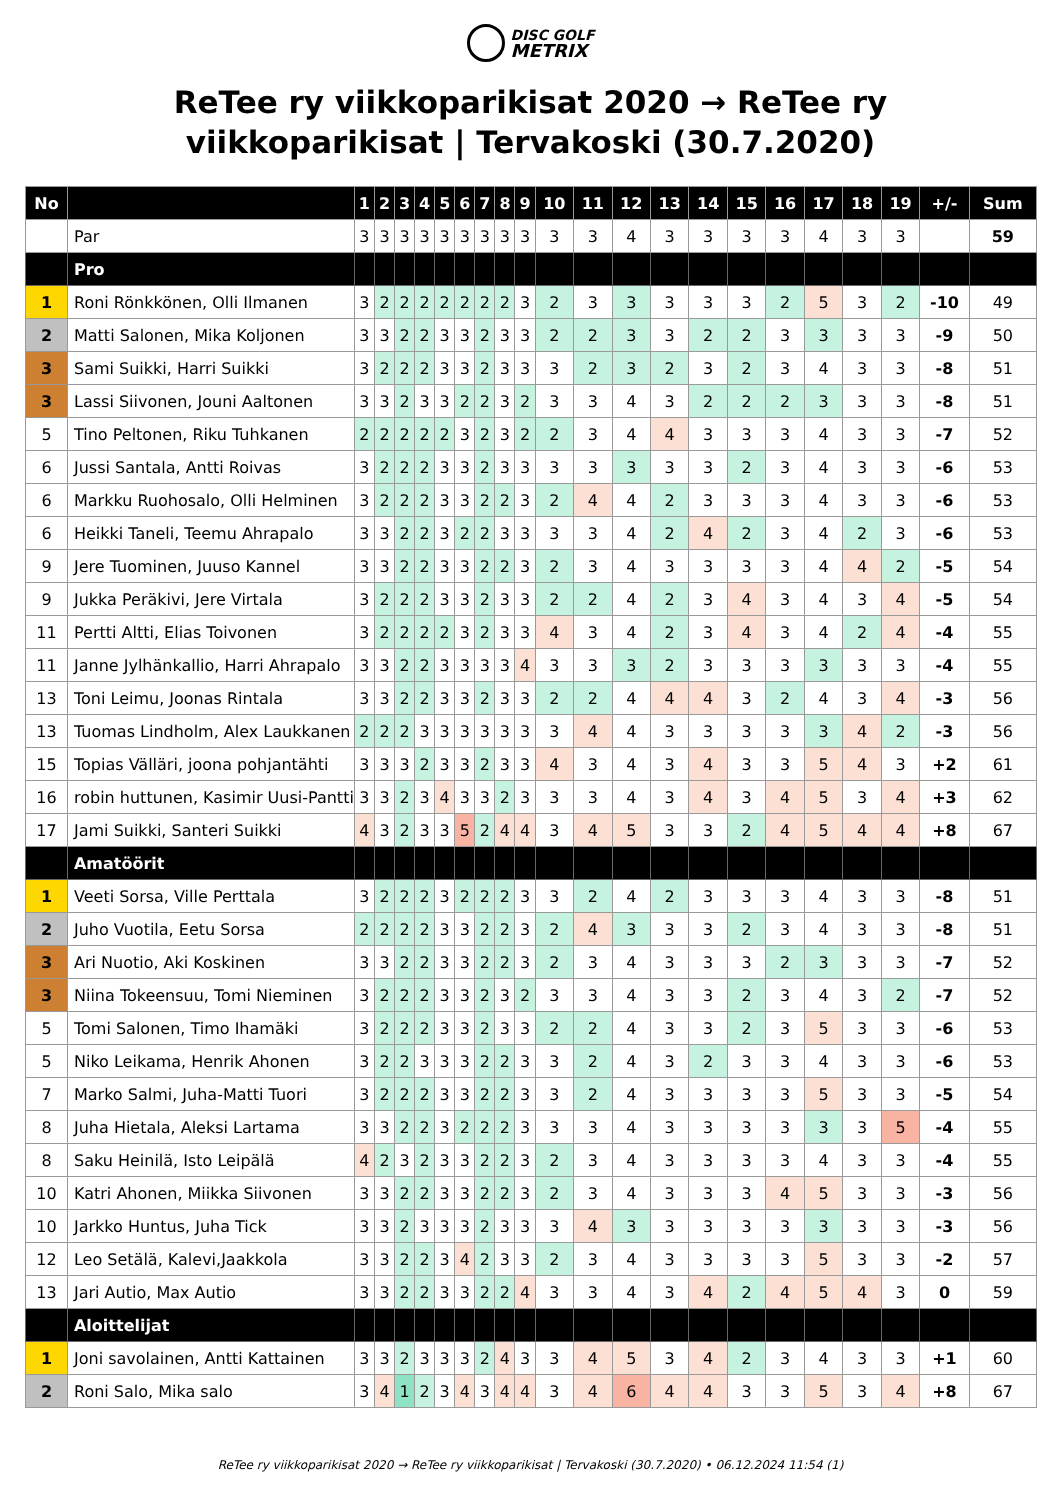DISC GOLF
METRIX
ReTee ry viikkoparikisat 2020 → ReTee ry viikkoparikisat | Tervakoski (30.7.2020)
| No | | 1 | 2 | 3 | 4 | 5 | 6 | 7 | 8 | 9 | 10 | 11 | 12 | 13 | 14 | 15 | 16 | 17 | 18 | 19 | +/- | Sum |
| --- | --- | --- | --- | --- | --- | --- | --- | --- | --- | --- | --- | --- | --- | --- | --- | --- | --- | --- | --- | --- | --- | --- |
| | Par | 3 | 3 | 3 | 3 | 3 | 3 | 3 | 3 | 3 | 3 | 3 | 4 | 3 | 3 | 3 | 3 | 4 | 3 | 3 | | 59 |
| | Pro | | | | | | | | | | | | | | | | | | | | | |
| 1 | Roni Rönkkönen, Olli Ilmanen | 3 | 2 | 2 | 2 | 2 | 2 | 2 | 2 | 3 | 2 | 3 | 3 | 3 | 3 | 3 | 2 | 5 | 3 | 2 | -10 | 49 |
| 2 | Matti Salonen, Mika Koljonen | 3 | 3 | 2 | 2 | 3 | 3 | 2 | 3 | 3 | 2 | 2 | 3 | 3 | 2 | 2 | 3 | 3 | 3 | 3 | -9 | 50 |
| 3 | Sami Suikki, Harri Suikki | 3 | 2 | 2 | 2 | 3 | 3 | 2 | 3 | 3 | 3 | 2 | 3 | 2 | 3 | 2 | 3 | 4 | 3 | 3 | -8 | 51 |
| 3 | Lassi Siivonen, Jouni Aaltonen | 3 | 3 | 2 | 3 | 3 | 2 | 2 | 3 | 2 | 3 | 3 | 4 | 3 | 2 | 2 | 2 | 3 | 3 | 3 | -8 | 51 |
| 5 | Tino Peltonen, Riku Tuhkanen | 2 | 2 | 2 | 2 | 2 | 3 | 2 | 3 | 2 | 2 | 3 | 4 | 4 | 3 | 3 | 3 | 4 | 3 | 3 | -7 | 52 |
| 6 | Jussi Santala, Antti Roivas | 3 | 2 | 2 | 2 | 3 | 3 | 2 | 3 | 3 | 3 | 3 | 3 | 3 | 3 | 2 | 3 | 4 | 3 | 3 | -6 | 53 |
| 6 | Markku Ruohosalo, Olli Helminen | 3 | 2 | 2 | 2 | 3 | 3 | 2 | 2 | 3 | 2 | 4 | 4 | 2 | 3 | 3 | 3 | 4 | 3 | 3 | -6 | 53 |
| 6 | Heikki Taneli, Teemu Ahrapalo | 3 | 3 | 2 | 2 | 3 | 2 | 2 | 3 | 3 | 3 | 3 | 4 | 2 | 4 | 2 | 3 | 4 | 2 | 3 | -6 | 53 |
| 9 | Jere Tuominen, Juuso Kannel | 3 | 3 | 2 | 2 | 3 | 3 | 2 | 2 | 3 | 2 | 3 | 4 | 3 | 3 | 3 | 3 | 4 | 4 | 2 | -5 | 54 |
| 9 | Jukka Peräkivi, Jere Virtala | 3 | 2 | 2 | 2 | 3 | 3 | 2 | 3 | 3 | 2 | 2 | 4 | 2 | 3 | 4 | 3 | 4 | 3 | 4 | -5 | 54 |
| 11 | Pertti Altti, Elias Toivonen | 3 | 2 | 2 | 2 | 2 | 3 | 2 | 3 | 3 | 4 | 3 | 4 | 2 | 3 | 4 | 3 | 4 | 2 | 4 | -4 | 55 |
| 11 | Janne Jylhänkallio, Harri Ahrapalo | 3 | 3 | 2 | 2 | 3 | 3 | 3 | 3 | 4 | 3 | 3 | 3 | 2 | 3 | 3 | 3 | 3 | 3 | 3 | -4 | 55 |
| 13 | Toni Leimu, Joonas Rintala | 3 | 3 | 2 | 2 | 3 | 3 | 2 | 3 | 3 | 2 | 2 | 4 | 4 | 4 | 3 | 2 | 4 | 3 | 4 | -3 | 56 |
| 13 | Tuomas Lindholm, Alex Laukkanen | 2 | 2 | 2 | 3 | 3 | 3 | 3 | 3 | 3 | 3 | 4 | 4 | 3 | 3 | 3 | 3 | 3 | 4 | 2 | -3 | 56 |
| 15 | Topias Välläri, joona pohjantähti | 3 | 3 | 3 | 2 | 3 | 3 | 2 | 3 | 3 | 4 | 3 | 4 | 3 | 4 | 3 | 3 | 5 | 4 | 3 | +2 | 61 |
| 16 | robin huttunen, Kasimir Uusi-Pantti | 3 | 3 | 2 | 3 | 4 | 3 | 3 | 2 | 3 | 3 | 3 | 4 | 3 | 4 | 3 | 4 | 5 | 3 | 4 | +3 | 62 |
| 17 | Jami Suikki, Santeri Suikki | 4 | 3 | 2 | 3 | 3 | 5 | 2 | 4 | 4 | 3 | 4 | 5 | 3 | 3 | 2 | 4 | 5 | 4 | 4 | +8 | 67 |
| | Amatöörit | | | | | | | | | | | | | | | | | | | | | |
| 1 | Veeti Sorsa, Ville Perttala | 3 | 2 | 2 | 2 | 3 | 2 | 2 | 2 | 3 | 3 | 2 | 4 | 2 | 3 | 3 | 3 | 4 | 3 | 3 | -8 | 51 |
| 2 | Juho Vuotila, Eetu Sorsa | 2 | 2 | 2 | 2 | 3 | 3 | 2 | 2 | 3 | 2 | 4 | 3 | 3 | 3 | 2 | 3 | 4 | 3 | 3 | -8 | 51 |
| 3 | Ari Nuotio, Aki Koskinen | 3 | 3 | 2 | 2 | 3 | 3 | 2 | 2 | 3 | 2 | 3 | 4 | 3 | 3 | 3 | 2 | 3 | 3 | 3 | -7 | 52 |
| 3 | Niina Tokeensuu, Tomi Nieminen | 3 | 2 | 2 | 2 | 3 | 3 | 2 | 3 | 2 | 3 | 3 | 4 | 3 | 3 | 2 | 3 | 4 | 3 | 2 | -7 | 52 |
| 5 | Tomi Salonen, Timo Ihamäki | 3 | 2 | 2 | 2 | 3 | 3 | 2 | 3 | 3 | 2 | 2 | 4 | 3 | 3 | 2 | 3 | 5 | 3 | 3 | -6 | 53 |
| 5 | Niko Leikama, Henrik Ahonen | 3 | 2 | 2 | 3 | 3 | 3 | 2 | 2 | 3 | 3 | 2 | 4 | 3 | 2 | 3 | 3 | 4 | 3 | 3 | -6 | 53 |
| 7 | Marko Salmi, Juha-Matti Tuori | 3 | 2 | 2 | 2 | 3 | 3 | 2 | 2 | 3 | 3 | 2 | 4 | 3 | 3 | 3 | 3 | 5 | 3 | 3 | -5 | 54 |
| 8 | Juha Hietala, Aleksi Lartama | 3 | 3 | 2 | 2 | 3 | 2 | 2 | 2 | 3 | 3 | 3 | 4 | 3 | 3 | 3 | 3 | 3 | 3 | 5 | -4 | 55 |
| 8 | Saku Heinilä, Isto Leipälä | 4 | 2 | 3 | 2 | 3 | 3 | 2 | 2 | 3 | 2 | 3 | 4 | 3 | 3 | 3 | 3 | 4 | 3 | 3 | -4 | 55 |
| 10 | Katri Ahonen, Miikka Siivonen | 3 | 3 | 2 | 2 | 3 | 3 | 2 | 2 | 3 | 2 | 3 | 4 | 3 | 3 | 3 | 4 | 5 | 3 | 3 | -3 | 56 |
| 10 | Jarkko Huntus, Juha Tick | 3 | 3 | 2 | 3 | 3 | 3 | 2 | 3 | 3 | 3 | 4 | 3 | 3 | 3 | 3 | 3 | 3 | 3 | 3 | -3 | 56 |
| 12 | Leo Setälä, Kalevi,Jaakkola | 3 | 3 | 2 | 2 | 3 | 4 | 2 | 3 | 3 | 2 | 3 | 4 | 3 | 3 | 3 | 3 | 5 | 3 | 3 | -2 | 57 |
| 13 | Jari Autio, Max Autio | 3 | 3 | 2 | 2 | 3 | 3 | 2 | 2 | 4 | 3 | 3 | 4 | 3 | 4 | 2 | 4 | 5 | 4 | 3 | 0 | 59 |
| | Aloittelijat | | | | | | | | | | | | | | | | | | | | | |
| 1 | Joni savolainen, Antti Kattainen | 3 | 3 | 2 | 3 | 3 | 3 | 2 | 4 | 3 | 3 | 4 | 5 | 3 | 4 | 2 | 3 | 4 | 3 | 3 | +1 | 60 |
| 2 | Roni Salo, Mika salo | 3 | 4 | 1 | 2 | 3 | 4 | 3 | 4 | 4 | 3 | 4 | 6 | 4 | 4 | 3 | 3 | 5 | 3 | 4 | +8 | 67 |
ReTee ry viikkoparikisat 2020 → ReTee ry viikkoparikisat | Tervakoski (30.7.2020) • 06.12.2024 11:54 (1)